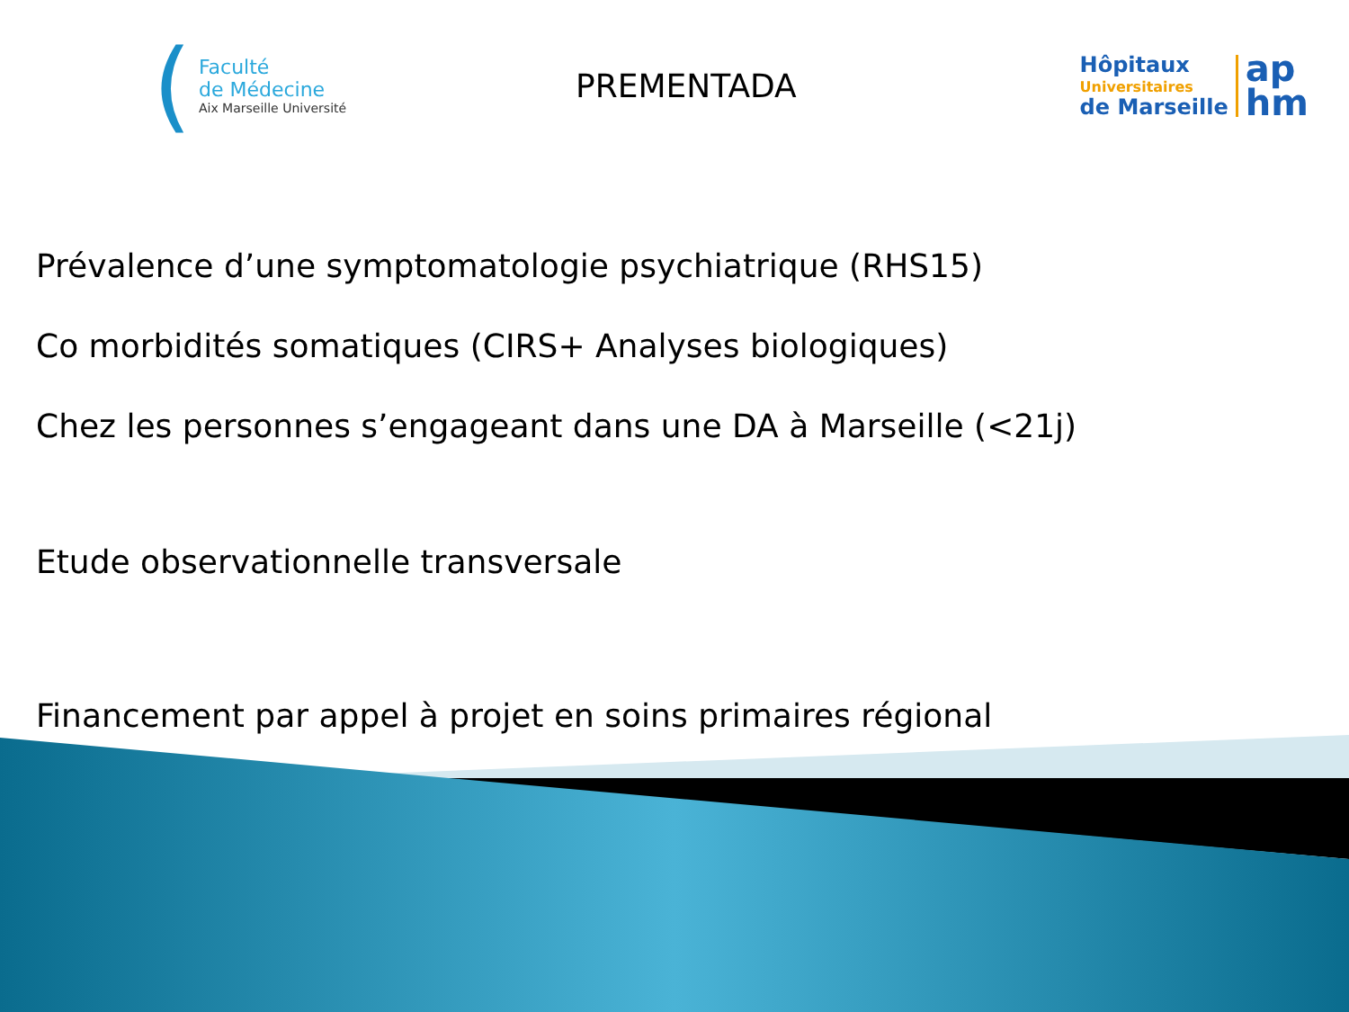(
Faculté
de Médecine
Aix Marseille Université
PREMENTADA
Hôpitaux
Universitaires
de Marseille
ap
hm
Prévalence d’une symptomatologie psychiatrique (RHS15)
Co morbidités somatiques (CIRS+ Analyses biologiques)
Chez les personnes s’engageant dans une DA à Marseille (<21j)
Etude observationnelle transversale
Financement par appel à projet en soins primaires régional